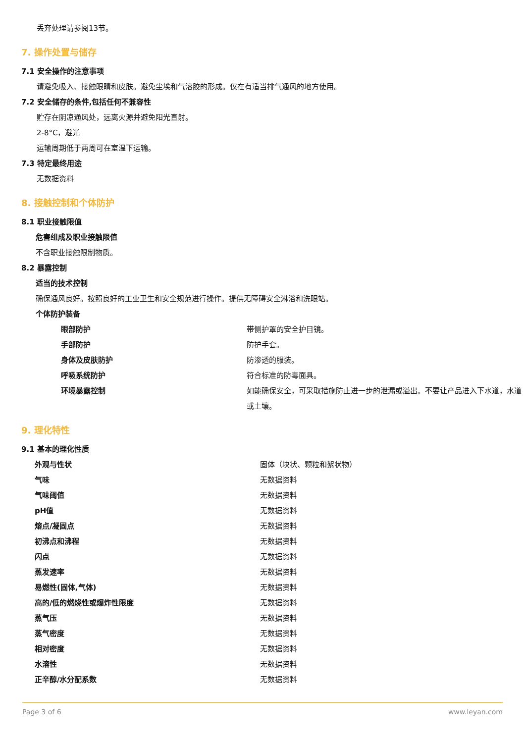丢弃处理请参阅13节。
7. 操作处置与储存
7.1 安全操作的注意事项
请避免吸入、接触眼睛和皮肤。避免尘埃和气溶胶的形成。仅在有适当排气通风的地方使用。
7.2 安全储存的条件,包括任何不兼容性
贮存在阴凉通风处，远离火源并避免阳光直射。
2-8°C，避光
运输周期低于两周可在室温下运输。
7.3 特定最终用途
无数据资料
8. 接触控制和个体防护
8.1 职业接触限值
危害组成及职业接触限值
不含职业接触限制物质。
8.2 暴露控制
适当的技术控制
确保通风良好。按照良好的工业卫生和安全规范进行操作。提供无障碍安全淋浴和洗眼站。
个体防护装备
| 眼部防护 | 带侧护罩的安全护目镜。 |
| 手部防护 | 防护手套。 |
| 身体及皮肤防护 | 防渗透的服装。 |
| 呼吸系统防护 | 符合标准的防毒面具。 |
| 环境暴露控制 | 如能确保安全，可采取措施防止进一步的泄漏或溢出。不要让产品进入下水道，水道或土壤。 |
9. 理化特性
9.1 基本的理化性质
| 外观与性状 | 固体（块状、颗粒和絮状物） |
| 气味 | 无数据资料 |
| 气味阈值 | 无数据资料 |
| pH值 | 无数据资料 |
| 熔点/凝固点 | 无数据资料 |
| 初沸点和沸程 | 无数据资料 |
| 闪点 | 无数据资料 |
| 蒸发速率 | 无数据资料 |
| 易燃性(固体,气体) | 无数据资料 |
| 高的/低的燃烧性或爆炸性限度 | 无数据资料 |
| 蒸气压 | 无数据资料 |
| 蒸气密度 | 无数据资料 |
| 相对密度 | 无数据资料 |
| 水溶性 | 无数据资料 |
| 正辛醇/水分配系数 | 无数据资料 |
Page 3 of 6 www.leyan.com